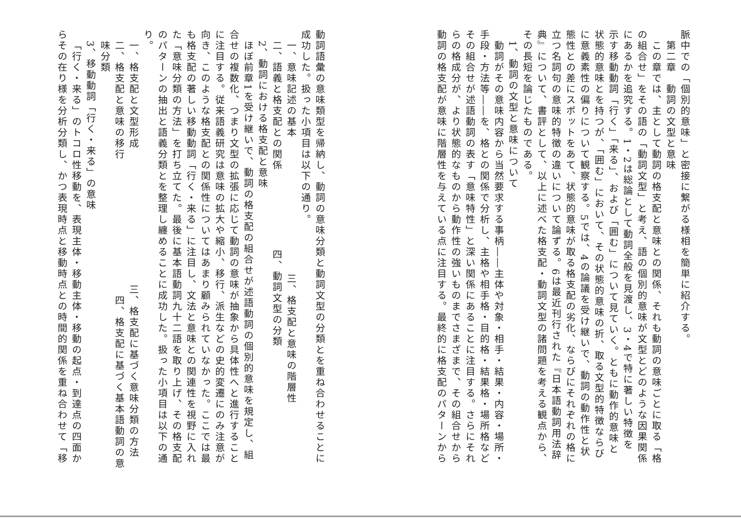脈中での「個別的意味」と密接に繋がる様相を簡単に紹介する。
第二章　動詞の文型と意味
この章では、主として動詞の格支配と意味との関係、それも動詞の意味ごとに取る「格
の組合せ」をその語の「動詞文型」と考え、語の個別的意味が文型とどのような因果関係
にあるかを追究する。1・2は総論として動詞全般を見渡し、3・4で特に著しい特徴を
示す移動動詞「行く」「来る」、および「囲む」について見ていく。ともに動作的意味と
状態的意味とを持つが、「囲む」において、その状態的意味の折、取る文型的特徴ならび
に意義素性の偏りについて観察する。5では、4の論議を受け継いで、動詞の動作性と状
態性との差にスポットをあて、状態的意味が取る格支配の劣化、ならびにそれぞれの格に
立つ名詞句の意味的特徴の違いについて論ずる。6は最近刊行された『日本語動詞用法辞
典』について、書評として、以上に述べた格支配・動詞文型の諸問題を考える観点から、
その長短を論じたものである。
1、動詞の文型と意味について
動詞がその意味内容から当然要求する事柄――主体や対象・相手・結果・内容・場所・
手段・方法等――を、格との関係で分析し、主格や相手格・目的格・結果格・場所格など
その組合せが述語動詞の表す「意味特性」と深い関係にあることに注目する。さらにそれ
らの格成分が、より状態的なものから動作性の強いものまでさまざまで、その組合せから
動詞の格支配が意味に階層性を与えている点に注目する。最終的に格支配のパターンから
動詞語彙の意味類型を帰納し、動詞の意味分類と動詞文型の分類とを重ね合わせることに
成功した。扱った小項目は以下の通り。
一、意味記述の基本 三、格支配と意味の階層性
二、語義と格支配との関係 四、動詞文型の分類
2、動詞における格支配と意味
ほぼ前章1を受け継いで、動詞の格支配の組合せが述語動詞の個別的意味を規定し、組
合せの複数化、つまり文型の拡張に応じて動詞の意味が抽象から具体性へと進行すること
に注目する。従来語義研究は意味の拡大や縮小、移行、派生などの史的変遷にのみ注意が
向き、このような格支配との関係性についてはあまり顧みられていなかった。ここでは最
も格支配の著しい移動動詞「行く・来る」に注目し、文法と意味との関連性を視野に入れ
た「意味分類の方法」を打ち立てた。最後に基本語動詞九十二語を取り上げ、その格支配
のパターンの抽出と語義分類とを整理し纏めることに成功した。扱った小項目は以下の通
り。
一、格支配と文型形成 三、格支配に基づく意味分類の方法
二、格支配と意味の移行 四、格支配に基づく基本語動詞の意味分類
3、移動動詞「行く・来る」の意味
「行く・来る」のトコロ性移動を、表現主体・移動主体・移動の起点・到達点の四面か
らその在り様を分析分類し、かつ表現時点と移動時点との時間的関係を重ね合わせて「移